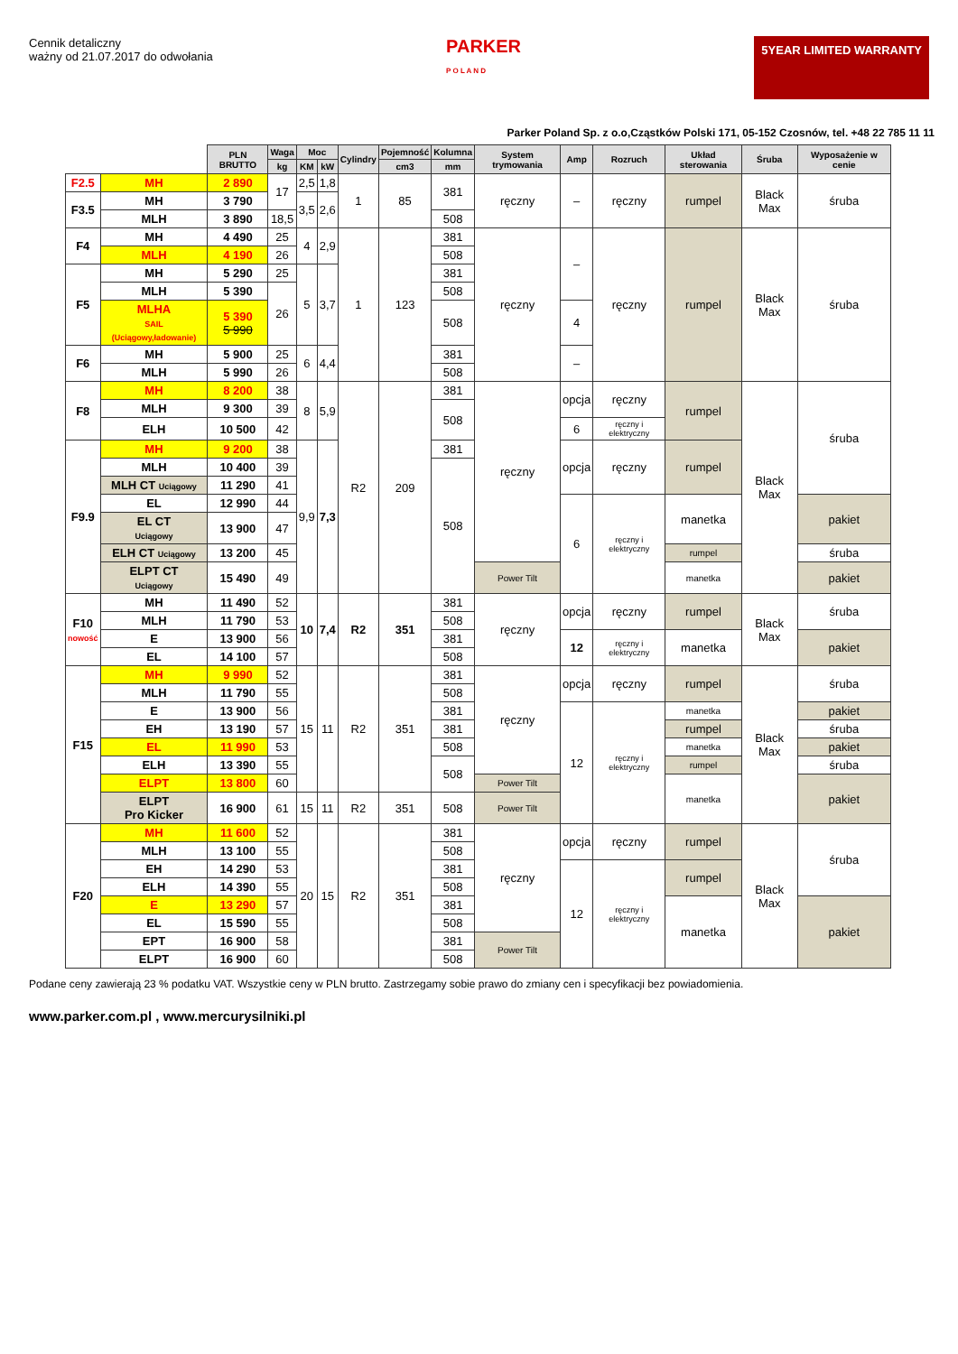Cennik detaliczny
ważny od 21.07.2017 do odwołania
PARKER
P O L A N D
5YEAR LIMITED WARRANTY
Parker Poland Sp. z o.o,Cząstków Polski 171, 05-152 Czosnów, tel. +48 22 785 11 11
| | | PLN BRUTTO | Waga | Moc | | Cylindry | Pojemność | Kolumna | System trymowania | Amp | Rozruch | Układ sterowania | Śruba | Wyposażenie w cenie |
| --- | --- | --- | --- | --- | --- | --- | --- | --- | --- | --- | --- | --- | --- | --- |
| | | | kg | KM | kW | | cm3 | mm | | | | | | |
| F2.5 | MH | 2 890 | 17 | 2,5 | 1,8 | 1 | 85 | 381 | ręczny | – | ręczny | rumpel | Black Max | śruba |
| F3.5 | MH | 3 790 | | 3,5 | 2,6 | | | | | | | | | |
| | MLH | 3 890 | 18,5 | | | | | 508 | | | | | | |
| F4 | MH | 4 490 | 25 | 4 | 2,9 | 1 | 123 | 381 | ręczny | – | ręczny | rumpel | Black Max | śruba |
| | MLH | 4 190 | 26 | | | | | 508 | | | | | | |
| F5 | MH | 5 290 | 25 | 5 | 3,7 | | | 381 | | | | | | |
| | MLH | 5 390 | 26 | | | | | 508 | | | | | | |
| | MLHA SAIL (Uciągowy,ładowanie) | 5 390 5 990 | | | | | | 508 | | 4 | | | | |
| F6 | MH | 5 900 | 25 | 6 | 4,4 | | | 381 | | – | | | | |
| | MLH | 5 990 | 26 | | | | | 508 | | | | | | |
| F8 | MH | 8 200 | 38 | 8 | 5,9 | R2 | 209 | 381 | ręczny | opcja | ręczny | rumpel | Black Max | śruba |
| | MLH | 9 300 | 39 | | | | | 508 | | | | | | |
| | ELH | 10 500 | 42 | | | | | | | 6 | ręczny i elektryczny | | | |
| F9.9 | MH | 9 200 | 38 | 9,9 | 7,3 | | | 381 | | opcja | ręczny | rumpel | | |
| | MLH | 10 400 | 39 | | | | | 508 | | | | | | |
| | MLH CT Uciągowy | 11 290 | 41 | | | | | | | | | | | |
| | EL | 12 990 | 44 | | | | | | | 6 | ręczny i elektryczny | manetka | | pakiet |
| | EL CT Uciągowy | 13 900 | 47 | | | | | | | | | | | |
| | ELH CT Uciągowy | 13 200 | 45 | | | | | | | | | rumpel | | śruba |
| | ELPT CT Uciągowy | 15 490 | 49 | | | | | | Power Tilt | | | manetka | | pakiet |
| F10 nowość | MH | 11 490 | 52 | 10 | 7,4 | R2 | 351 | 381 | ręczny | opcja | ręczny | rumpel | Black Max | śruba |
| | MLH | 11 790 | 53 | | | | | 508 | | | | | | |
| | E | 13 900 | 56 | | | | | 381 | | 12 | ręczny i elektryczny | manetka | | pakiet |
| | EL | 14 100 | 57 | | | | | 508 | | | | | | |
| F15 | MH | 9 990 | 52 | 15 | 11 | R2 | 351 | 381 | ręczny | opcja | ręczny | rumpel | Black Max | śruba |
| | MLH | 11 790 | 55 | | | | | 508 | | | | | | |
| | E | 13 900 | 56 | | | | | 381 | | 12 | ręczny i elektryczny | manetka | | pakiet |
| | EH | 13 190 | 57 | | | | | 381 | | | | rumpel | | śruba |
| | EL | 11 990 | 53 | | | | | 508 | | | | manetka | | pakiet |
| | ELH | 13 390 | 55 | | | | | 508 | | | | rumpel | | śruba |
| | ELPT | 13 800 | 60 | | | | | | Power Tilt | | | manetka | | pakiet |
| | ELPT Pro Kicker | 16 900 | 61 | 15 | 11 | R2 | 351 | 508 | Power Tilt | | | | | |
| F20 | MH | 11 600 | 52 | 20 | 15 | R2 | 351 | 381 | ręczny | opcja | ręczny | rumpel | Black Max | śruba |
| | MLH | 13 100 | 55 | | | | | 508 | | | | | | |
| | EH | 14 290 | 53 | | | | | 381 | | 12 | ręczny i elektryczny | rumpel | | |
| | ELH | 14 390 | 55 | | | | | 508 | | | | | | |
| | E | 13 290 | 57 | | | | | 381 | | | | manetka | | pakiet |
| | EL | 15 590 | 55 | | | | | 508 | | | | | | |
| | EPT | 16 900 | 58 | | | | | 381 | Power Tilt | | | | | |
| | ELPT | 16 900 | 60 | | | | | 508 | | | | | | |
Podane ceny zawierają 23 % podatku VAT. Wszystkie ceny w PLN brutto. Zastrzegamy sobie prawo do zmiany cen i specyfikacji bez powiadomienia.
www.parker.com.pl , www.mercurysilniki.pl